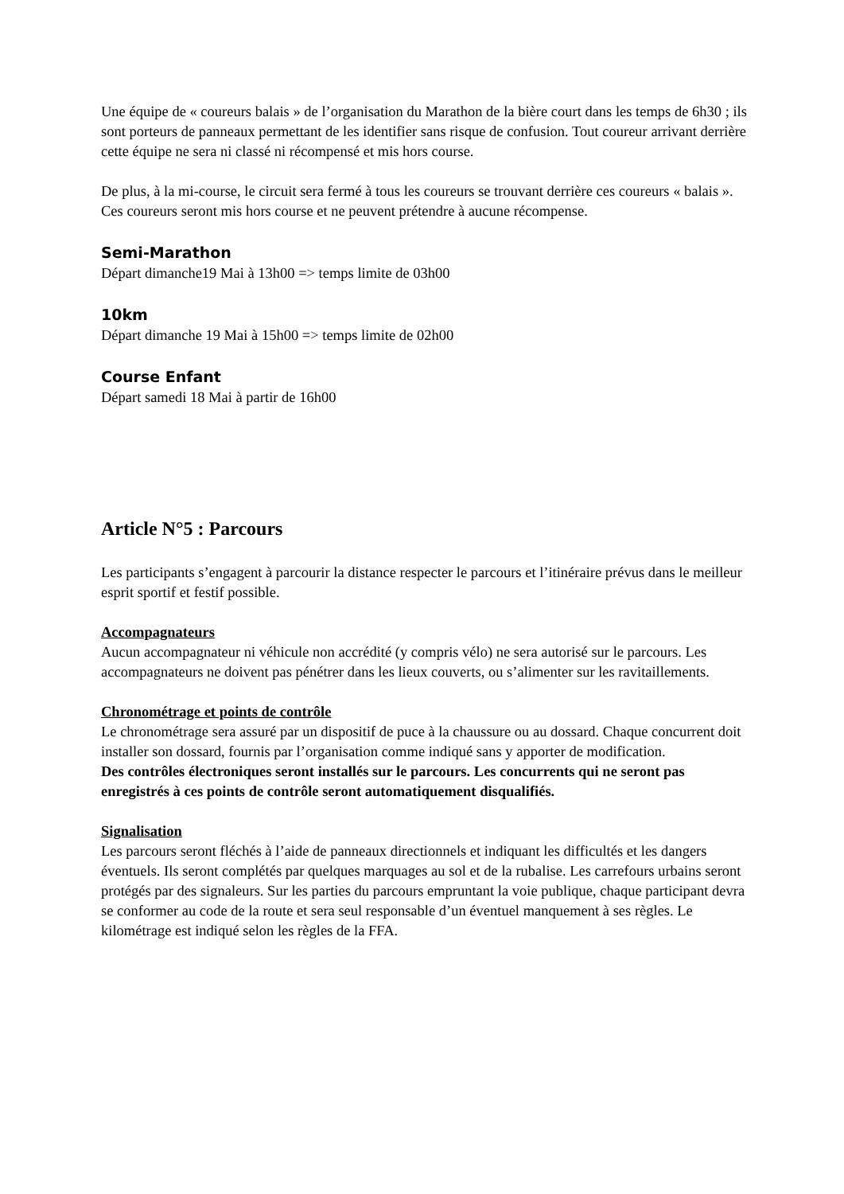Une équipe de « coureurs balais » de l’organisation du Marathon de la bière court dans les temps de 6h30 ; ils sont porteurs de panneaux permettant de les identifier sans risque de confusion. Tout coureur arrivant derrière cette équipe ne sera ni classé ni récompensé et mis hors course.
De plus, à la mi-course, le circuit sera fermé à tous les coureurs se trouvant derrière ces coureurs « balais ». Ces coureurs seront mis hors course et ne peuvent prétendre à aucune récompense.
Semi-Marathon
Départ dimanche19 Mai à 13h00 => temps limite de 03h00
10km
Départ dimanche 19 Mai à 15h00 => temps limite de 02h00
Course Enfant
Départ samedi 18 Mai à partir de 16h00
Article N°5 : Parcours
Les participants s’engagent à parcourir la distance respecter le parcours et l’itinéraire prévus dans le meilleur esprit sportif et festif possible.
Accompagnateurs
Aucun accompagnateur ni véhicule non accrédité (y compris vélo) ne sera autorisé sur le parcours. Les accompagnateurs ne doivent pas pénétrer dans les lieux couverts, ou s’alimenter sur les ravitaillements.
Chronométrage et points de contrôle
Le chronométrage sera assuré par un dispositif de puce à la chaussure ou au dossard. Chaque concurrent doit installer son dossard, fournis par l’organisation comme indiqué sans y apporter de modification.
Des contrôles électroniques seront installés sur le parcours. Les concurrents qui ne seront pas enregistrés à ces points de contrôle seront automatiquement disqualifiés.
Signalisation
Les parcours seront fléchés à l’aide de panneaux directionnels et indiquant les difficultés et les dangers éventuels. Ils seront complétés par quelques marquages au sol et de la rubalise. Les carrefours urbains seront protégés par des signaleurs. Sur les parties du parcours empruntant la voie publique, chaque participant devra se conformer au code de la route et sera seul responsable d’un éventuel manquement à ses règles. Le kilométrage est indiqué selon les règles de la FFA.